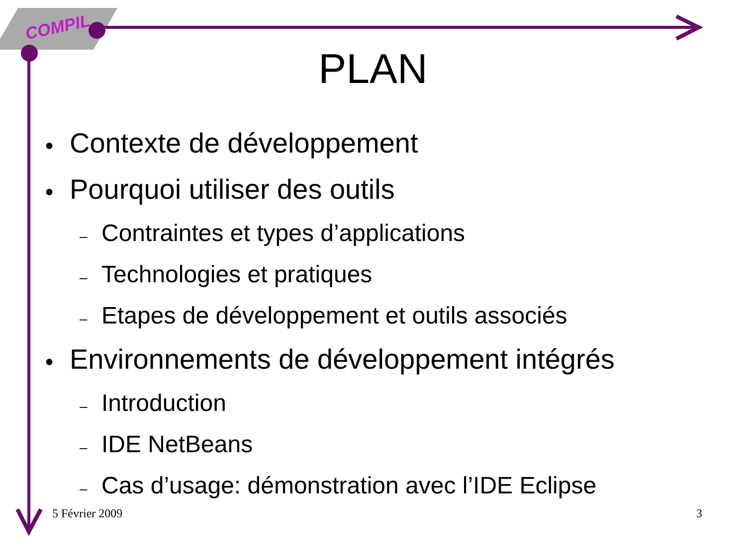COMPIL
PLAN
● Contexte de développement
● Pourquoi utiliser des outils
– Contraintes et types d’applications
– Technologies et pratiques
– Etapes de développement et outils associés
● Environnements de développement intégrés
– Introduction
– IDE NetBeans
– Cas d’usage: démonstration avec l’IDE Eclipse
5 Février 2009 3